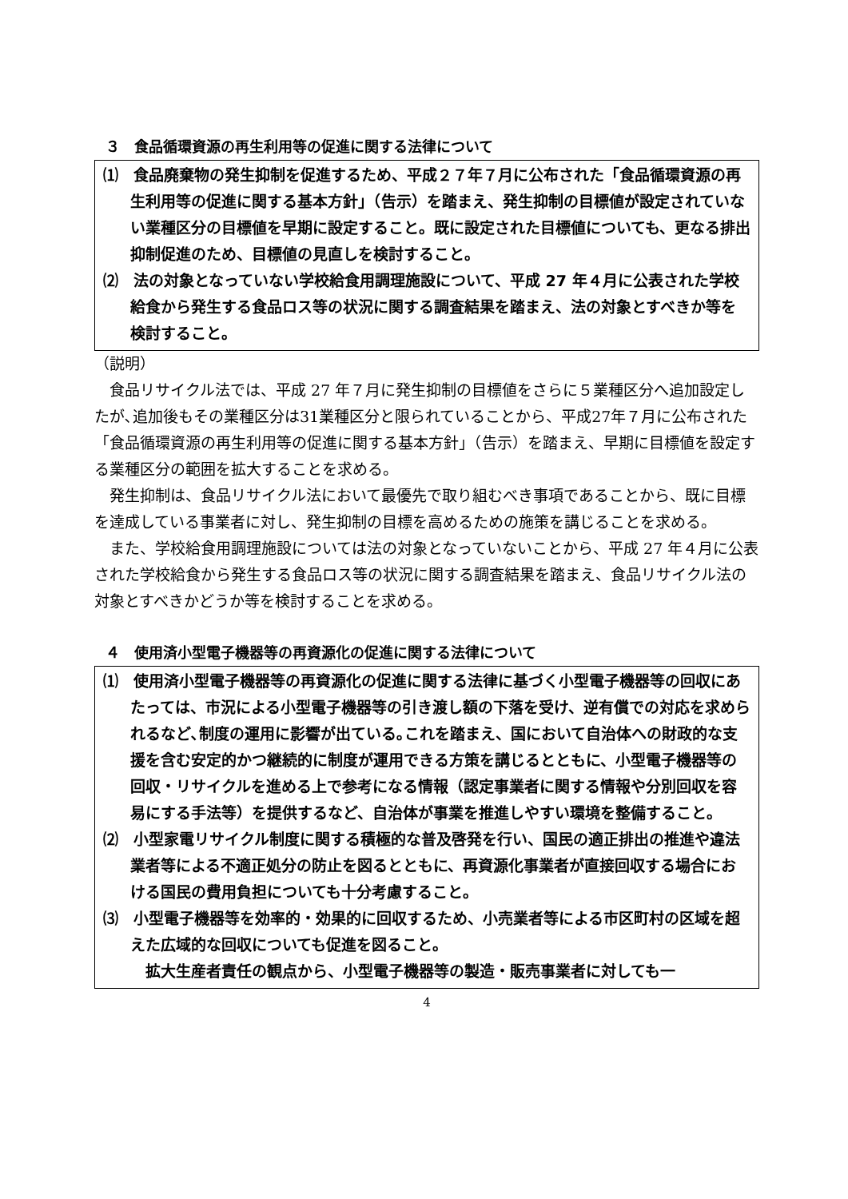３　食品循環資源の再生利用等の促進に関する法律について
⑴　食品廃棄物の発生抑制を促進するため、平成２７年７月に公布された「食品循環資源の再生利用等の促進に関する基本方針」（告示）を踏まえ、発生抑制の目標値が設定されていない業種区分の目標値を早期に設定すること。既に設定された目標値についても、更なる排出抑制促進のため、目標値の見直しを検討すること。
⑵　法の対象となっていない学校給食用調理施設について、平成 27 年４月に公表された学校給食から発生する食品ロス等の状況に関する調査結果を踏まえ、法の対象とすべきか等を検討すること。
（説明）
食品リサイクル法では、平成 27 年７月に発生抑制の目標値をさらに５業種区分へ追加設定したが､追加後もその業種区分は31業種区分と限られていることから、平成27年７月に公布された「食品循環資源の再生利用等の促進に関する基本方針」（告示）を踏まえ、早期に目標値を設定する業種区分の範囲を拡大することを求める。
発生抑制は、食品リサイクル法において最優先で取り組むべき事項であることから、既に目標を達成している事業者に対し、発生抑制の目標を高めるための施策を講じることを求める。
また、学校給食用調理施設については法の対象となっていないことから、平成 27 年４月に公表された学校給食から発生する食品ロス等の状況に関する調査結果を踏まえ、食品リサイクル法の対象とすべきかどうか等を検討することを求める。
４　使用済小型電子機器等の再資源化の促進に関する法律について
⑴　使用済小型電子機器等の再資源化の促進に関する法律に基づく小型電子機器等の回収にあたっては、市況による小型電子機器等の引き渡し額の下落を受け、逆有償での対応を求められるなど､制度の運用に影響が出ている｡これを踏まえ、国において自治体への財政的な支援を含む安定的かつ継続的に制度が運用できる方策を講じるとともに、小型電子機器等の回収・リサイクルを進める上で参考になる情報（認定事業者に関する情報や分別回収を容易にする手法等）を提供するなど、自治体が事業を推進しやすい環境を整備すること。
⑵　小型家電リサイクル制度に関する積極的な普及啓発を行い、国民の適正排出の推進や違法業者等による不適正処分の防止を図るとともに、再資源化事業者が直接回収する場合における国民の費用負担についても十分考慮すること。
⑶　小型電子機器等を効率的・効果的に回収するため、小売業者等による市区町村の区域を超えた広域的な回収についても促進を図ること。
拡大生産者責任の観点から、小型電子機器等の製造・販売事業者に対しても一
4